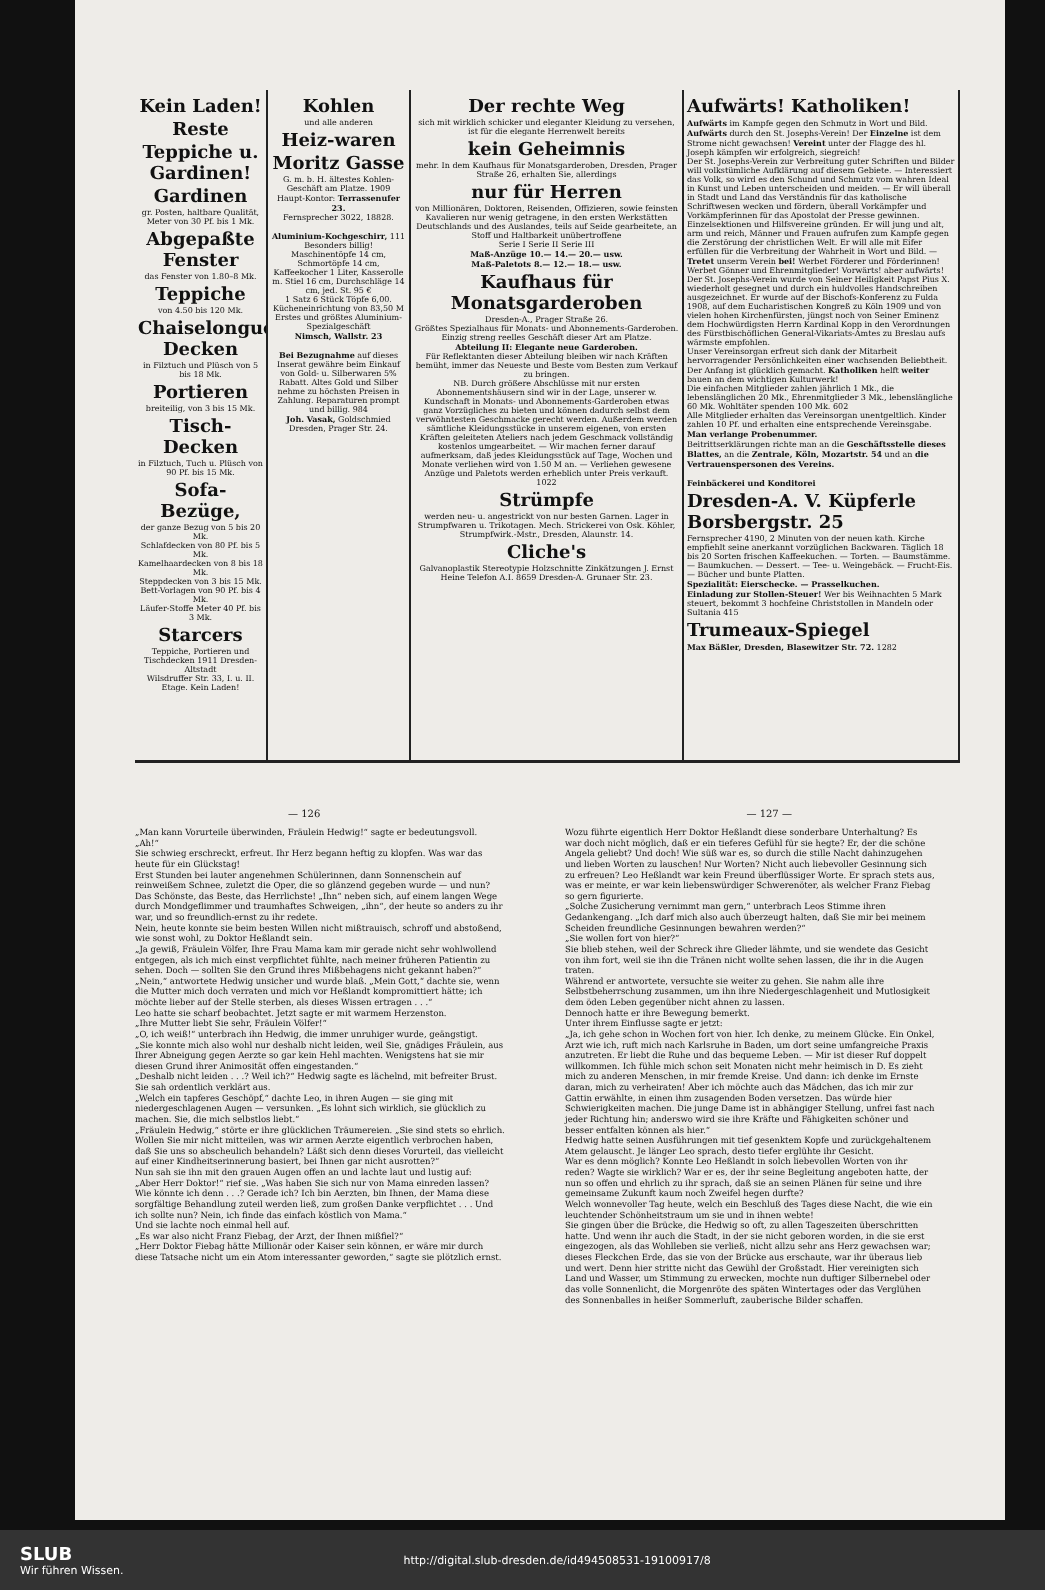Kein Laden!
Reste
Teppiche u. Gardinen!
Gardinen
gr. Posten, haltbare Qualität, Meter von 30 Pf. bis 1 Mk.
Abgepaßte Fenster
das Fenster von 1.80–8 Mk.
Teppiche
von 4.50 bis 120 Mk.
Chaiselongue-Decken
in Filztuch und Plüsch von 5 bis 18 Mk.
Portieren
breiteilig, von 3 bis 15 Mk.
Tisch-Decken
in Filztuch, Tuch u. Plüsch von 90 Pf. bis 15 Mk.
Sofa-Bezüge,
der ganze Bezug von 5 bis 20 Mk.
Schlafdecken von 80 Pf. bis 5 Mk.
Kamelhaardecken von 8 bis 18 Mk.
Steppdecken von 3 bis 15 Mk.
Bett-Vorlagen von 90 Pf. bis 4 Mk.
Läufer-Stoffe Meter 40 Pf. bis 3 Mk.
Starcers
Teppiche, Portieren und Tischdecken 1911 Dresden-Altstadt
Wilsdruffer Str. 33, I. u. II. Etage. Kein Laden!
Kohlen
und alle anderen
Heiz-waren
Moritz Gasse
G. m. b. H. ältestes Kohlen-Geschäft am Platze. 1909
Haupt-Kontor: Terrassenufer 23.
Fernsprecher 3022, 18828.
Aluminium-Kochgeschirr, 111
Besonders billig!
Maschinentöpfe 14 cm, Schmortöpfe 14 cm, Kaffeekocher 1 Liter, Kasserolle m. Stiel 16 cm, Durchschläge 14 cm, jed. St. 95 €
1 Satz 6 Stück Töpfe 6,00.
Kücheneinrichtung von 83,50 M
Erstes und größtes Aluminium-Spezialgeschäft
Nimsch, Wallstr. 23
Bei Bezugnahme auf dieses Inserat gewähre beim Einkauf von Gold- u. Silberwaren 5% Rabatt. Altes Gold und Silber nehme zu höchsten Preisen in Zahlung. Reparaturen prompt und billig. 984
Joh. Vasak, Goldschmied
Dresden, Prager Str. 24.
Der rechte Weg
sich mit wirklich schicker und eleganter Kleidung zu versehen, ist für die elegante Herrenwelt bereits
kein Geheimnis
mehr. In dem Kaufhaus für Monatsgarderoben, Dresden, Prager Straße 26, erhalten Sie, allerdings
nur für Herren
von Millionären, Doktoren, Reisenden, Offizieren, sowie feinsten Kavalieren nur wenig getragene, in den ersten Werkstätten Deutschlands und des Auslandes, teils auf Seide gearbeitete, an Stoff und Haltbarkeit unübertroffene
Serie I Serie II Serie III
Maß-Anzüge 10.— 14.— 20.— usw.
Maß-Paletots 8.— 12.— 18.— usw.
Kaufhaus für Monatsgarderoben
Dresden-A., Prager Straße 26.
Größtes Spezialhaus für Monats- und Abonnements-Garderoben. Einzig streng reelles Geschäft dieser Art am Platze.
Abteilung II: Elegante neue Garderoben.
Für Reflektanten dieser Abteilung bleiben wir nach Kräften bemüht, immer das Neueste und Beste vom Besten zum Verkauf zu bringen.
NB. Durch größere Abschlüsse mit nur ersten Abonnementshäusern sind wir in der Lage, unserer w. Kundschaft in Monats- und Abonnements-Garderoben etwas ganz Vorzügliches zu bieten und können dadurch selbst dem verwöhntesten Geschmacke gerecht werden. Außerdem werden sämtliche Kleidungsstücke in unserem eigenen, von ersten Kräften geleiteten Ateliers nach jedem Geschmack vollständig kostenlos umgearbeitet. — Wir machen ferner darauf aufmerksam, daß jedes Kleidungsstück auf Tage, Wochen und Monate verliehen wird von 1.50 M an. — Verliehen gewesene Anzüge und Paletots werden erheblich unter Preis verkauft. 1022
Strümpfe
werden neu- u. angestrickt von nur besten Garnen. Lager in Strumpfwaren u. Trikotagen. Mech. Strickerei von Osk. Köhler, Strumpfwirk.-Mstr., Dresden, Alaunstr. 14.
Cliche's
Galvanoplastik Stereotypie Holzschnitte Zinkätzungen J. Ernst Heine Telefon A.I. 8659 Dresden-A. Grunaer Str. 23.
Aufwärts! Katholiken!
Aufwärts im Kampfe gegen den Schmutz in Wort und Bild. Aufwärts durch den St. Josephs-Verein! Der Einzelne ist dem Strome nicht gewachsen! Vereint unter der Flagge des hl. Joseph kämpfen wir erfolgreich, siegreich!
Der St. Josephs-Verein zur Verbreitung guter Schriften und Bilder will volkstümliche Aufklärung auf diesem Gebiete. — Interessiert das Volk, so wird es den Schund und Schmutz vom wahren Ideal in Kunst und Leben unterscheiden und meiden. — Er will überall in Stadt und Land das Verständnis für das katholische Schriftwesen wecken und fördern, überall Vorkämpfer und Vorkämpferinnen für das Apostolat der Presse gewinnen. Einzelsektionen und Hilfsvereine gründen. Er will jung und alt, arm und reich, Männer und Frauen aufrufen zum Kampfe gegen die Zerstörung der christlichen Welt. Er will alle mit Eifer erfüllen für die Verbreitung der Wahrheit in Wort und Bild. —
Tretet unserm Verein bei! Werbet Förderer und Förderinnen! Werbet Gönner und Ehrenmitglieder! Vorwärts! aber aufwärts!
Der St. Josephs-Verein wurde von Seiner Heiligkeit Papst Pius X. wiederholt gesegnet und durch ein huldvolles Handschreiben ausgezeichnet. Er wurde auf der Bischofs-Konferenz zu Fulda 1908, auf dem Eucharistischen Kongreß zu Köln 1909 und von vielen hohen Kirchenfürsten, jüngst noch von Seiner Eminenz dem Hochwürdigsten Herrn Kardinal Kopp in den Verordnungen des Fürstbischöflichen General-Vikariats-Amtes zu Breslau aufs wärmste empfohlen.
Unser Vereinsorgan erfreut sich dank der Mitarbeit hervorragender Persönlichkeiten einer wachsenden Beliebtheit. Der Anfang ist glücklich gemacht. Katholiken helft weiter bauen an dem wichtigen Kulturwerk!
Die einfachen Mitglieder zahlen jährlich 1 Mk., die lebenslänglichen 20 Mk., Ehrenmitglieder 3 Mk., lebenslängliche 60 Mk. Wohltäter spenden 100 Mk. 602
Alle Mitglieder erhalten das Vereinsorgan unentgeltlich. Kinder zahlen 10 Pf. und erhalten eine entsprechende Vereinsgabe.
Man verlange Probenummer.
Beitrittserklärungen richte man an die Geschäftsstelle dieses Blattes, an die Zentrale, Köln, Mozartstr. 54 und an die Vertrauenspersonen des Vereins.
Feinbäckerei und Konditorei
Dresden-A. V. Küpferle Borsbergstr. 25
Fernsprecher 4190, 2 Minuten von der neuen kath. Kirche empfiehlt seine anerkannt vorzüglichen Backwaren. Täglich 18 bis 20 Sorten frischen Kaffeekuchen. — Torten. — Baumstämme. — Baumkuchen. — Dessert. — Tee- u. Weingebäck. — Frucht-Eis. — Bücher und bunte Platten.
Spezialität: Eierschecke. — Prasselkuchen.
Einladung zur Stollen-Steuer! Wer bis Weihnachten 5 Mark steuert, bekommt 3 hochfeine Christstollen in Mandeln oder Sultania 415
Trumeaux-Spiegel
Max Bäßler, Dresden, Blasewitzer Str. 72. 1282
— 126 — 127 —
„Man kann Vorurteile überwinden, Fräulein Hedwig!“ sagte er bedeutungsvoll.
„Ah!“
Sie schwieg erschreckt, erfreut. Ihr Herz begann heftig zu klopfen. Was war das heute für ein Glückstag!
Erst Stunden bei lauter angenehmen Schülerinnen, dann Sonnenschein auf reinweißem Schnee, zuletzt die Oper, die so glänzend gegeben wurde — und nun? Das Schönste, das Beste, das Herrlichste! „Ihn“ neben sich, auf einem langen Wege durch Mondgeflimmer und traumhaftes Schweigen, „ihn“, der heute so anders zu ihr war, und so freundlich-ernst zu ihr redete.
Nein, heute konnte sie beim besten Willen nicht mißtrauisch, schroff und abstoßend, wie sonst wohl, zu Doktor Heßlandt sein.
„Ja gewiß, Fräulein Völfer, Ihre Frau Mama kam mir gerade nicht sehr wohlwollend entgegen, als ich mich einst verpflichtet fühlte, nach meiner früheren Patientin zu sehen. Doch — sollten Sie den Grund ihres Mißbehagens nicht gekannt haben?“
„Nein,“ antwortete Hedwig unsicher und wurde blaß. „Mein Gott,“ dachte sie, wenn die Mutter mich doch verraten und mich vor Heßlandt kompromittiert hätte; ich möchte lieber auf der Stelle sterben, als dieses Wissen ertragen . . .“
Leo hatte sie scharf beobachtet. Jetzt sagte er mit warmem Herzenston.
„Ihre Mutter liebt Sie sehr, Fräulein Völfer!“
„O, ich weiß!“ unterbrach ihn Hedwig, die immer unruhiger wurde, geängstigt.
„Sie konnte mich also wohl nur deshalb nicht leiden, weil Sie, gnädiges Fräulein, aus Ihrer Abneigung gegen Aerzte so gar kein Hehl machten. Wenigstens hat sie mir diesen Grund ihrer Animosität offen eingestanden.“
„Deshalb nicht leiden . . .? Weil ich?“ Hedwig sagte es lächelnd, mit befreiter Brust. Sie sah ordentlich verklärt aus.
„Welch ein tapferes Geschöpf,“ dachte Leo, in ihren Augen — sie ging mit niedergeschlagenen Augen — versunken. „Es lohnt sich wirklich, sie glücklich zu machen. Sie, die mich selbstlos liebt.“
„Fräulein Hedwig,“ störte er ihre glücklichen Träumereien. „Sie sind stets so ehrlich. Wollen Sie mir nicht mitteilen, was wir armen Aerzte eigentlich verbrochen haben, daß Sie uns so abscheulich behandeln? Läßt sich denn dieses Vorurteil, das vielleicht auf einer Kindheitserinnerung basiert, bei Ihnen gar nicht ausrotten?“
Nun sah sie ihn mit den grauen Augen offen an und lachte laut und lustig auf:
„Aber Herr Doktor!“ rief sie. „Was haben Sie sich nur von Mama einreden lassen? Wie könnte ich denn . . .? Gerade ich? Ich bin Aerzten, bin Ihnen, der Mama diese sorgfältige Behandlung zuteil werden ließ, zum großen Danke verpflichtet . . . Und ich sollte nun? Nein, ich finde das einfach köstlich von Mama.“
Und sie lachte noch einmal hell auf.
„Es war also nicht Franz Fiebag, der Arzt, der Ihnen mißfiel?“
„Herr Doktor Fiebag hätte Millionär oder Kaiser sein können, er wäre mir durch diese Tatsache nicht um ein Atom interessanter geworden,“ sagte sie plötzlich ernst.
Wozu führte eigentlich Herr Doktor Heßlandt diese sonderbare Unterhaltung? Es war doch nicht möglich, daß er ein tieferes Gefühl für sie hegte? Er, der die schöne Angela geliebt? Und doch! Wie süß war es, so durch die stille Nacht dahinzugehen und lieben Worten zu lauschen! Nur Worten? Nicht auch liebevoller Gesinnung sich zu erfreuen? Leo Heßlandt war kein Freund überflüssiger Worte. Er sprach stets aus, was er meinte, er war kein liebenswürdiger Schwerenöter, als welcher Franz Fiebag so gern figurierte.
„Solche Zusicherung vernimmt man gern,“ unterbrach Leos Stimme ihren Gedankengang. „Ich darf mich also auch überzeugt halten, daß Sie mir bei meinem Scheiden freundliche Gesinnungen bewahren werden?“
„Sie wollen fort von hier?“
Sie blieb stehen, weil der Schreck ihre Glieder lähmte, und sie wendete das Gesicht von ihm fort, weil sie ihn die Tränen nicht wollte sehen lassen, die ihr in die Augen traten.
Während er antwortete, versuchte sie weiter zu gehen. Sie nahm alle ihre Selbstbeherrschung zusammen, um ihn ihre Niedergeschlagenheit und Mutlosigkeit dem öden Leben gegenüber nicht ahnen zu lassen.
Dennoch hatte er ihre Bewegung bemerkt.
Unter ihrem Einflusse sagte er jetzt:
„Ja, ich gehe schon in Wochen fort von hier. Ich denke, zu meinem Glücke. Ein Onkel, Arzt wie ich, ruft mich nach Karlsruhe in Baden, um dort seine umfangreiche Praxis anzutreten. Er liebt die Ruhe und das bequeme Leben. — Mir ist dieser Ruf doppelt willkommen. Ich fühle mich schon seit Monaten nicht mehr heimisch in D. Es zieht mich zu anderen Menschen, in mir fremde Kreise. Und dann: ich denke im Ernste daran, mich zu verheiraten! Aber ich möchte auch das Mädchen, das ich mir zur Gattin erwählte, in einen ihm zusagenden Boden versetzen. Das würde hier Schwierigkeiten machen. Die junge Dame ist in abhängiger Stellung, unfrei fast nach jeder Richtung hin; anderswo wird sie ihre Kräfte und Fähigkeiten schöner und besser entfalten können als hier.“
Hedwig hatte seinen Ausführungen mit tief gesenktem Kopfe und zurückgehaltenem Atem gelauscht. Je länger Leo sprach, desto tiefer erglühte ihr Gesicht.
War es denn möglich? Konnte Leo Heßlandt in solch liebevollen Worten von ihr reden? Wagte sie wirklich? War er es, der ihr seine Begleitung angeboten hatte, der nun so offen und ehrlich zu ihr sprach, daß sie an seinen Plänen für seine und ihre gemeinsame Zukunft kaum noch Zweifel hegen durfte?
Welch wonnevoller Tag heute, welch ein Beschluß des Tages diese Nacht, die wie ein leuchtender Schönheitstraum um sie und in ihnen webte!
Sie gingen über die Brücke, die Hedwig so oft, zu allen Tageszeiten überschritten hatte. Und wenn ihr auch die Stadt, in der sie nicht geboren worden, in die sie erst eingezogen, als das Wohlleben sie verließ, nicht allzu sehr ans Herz gewachsen war; dieses Fleckchen Erde, das sie von der Brücke aus erschaute, war ihr überaus lieb und wert. Denn hier stritte nicht das Gewühl der Großstadt. Hier vereinigten sich Land und Wasser, um Stimmung zu erwecken, mochte nun duftiger Silbernebel oder das volle Sonnenlicht, die Morgenröte des späten Wintertages oder das Verglühen des Sonnenballes in heißer Sommerluft, zauberische Bilder schaffen.
SLUB
Wir führen Wissen. http://digital.slub-dresden.de/id494508531-19100917/8